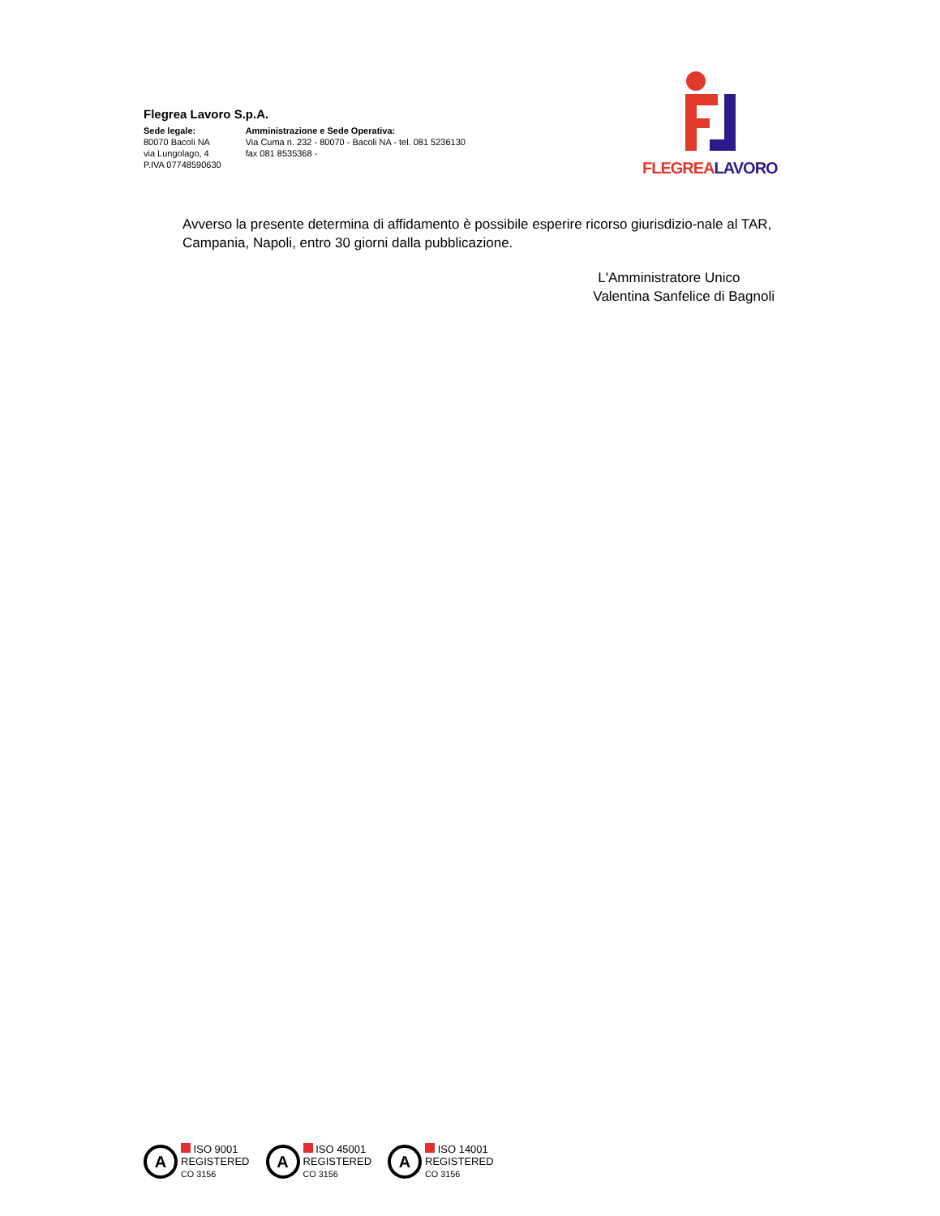Flegrea Lavoro S.p.A.
Sede legale:
80070 Bacoli NA
via Lungolago, 4
P.IVA 07748590630
Amministrazione e Sede Operativa:
Via Cuma n. 232 - 80070 - Bacoli NA - tel. 081 5236130
fax 081 8535368 -
FLEGREA LAVORO
Avverso la presente determina di affidamento è possibile esperire ricorso giurisdizio-nale al TAR, Campania, Napoli, entro 30 giorni dalla pubblicazione.
L'Amministratore Unico
Valentina Sanfelice di Bagnoli
A
ISO 9001
REGISTERED
CO 3156
A
ISO 45001
REGISTERED
CO 3156
A
ISO 14001
REGISTERED
CO 3156